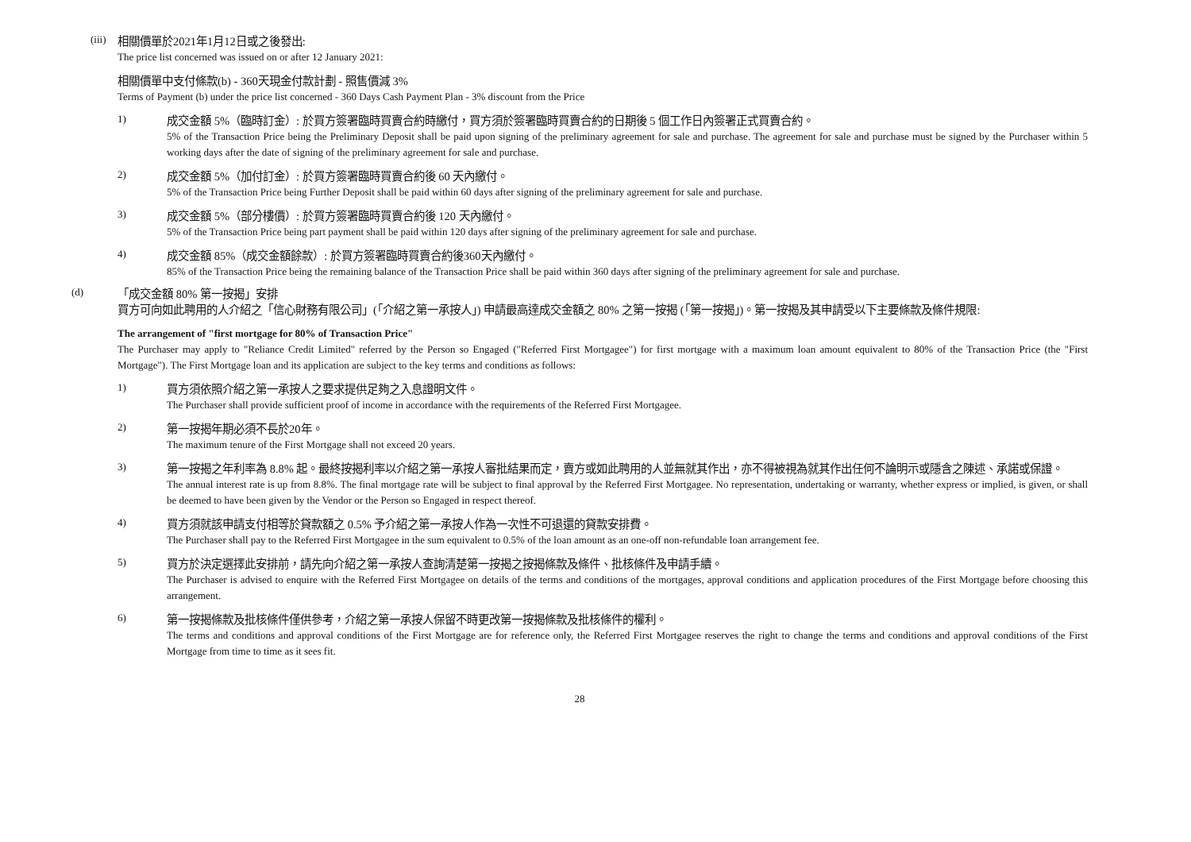(iii)
相關價單於2021年1月12日或之後發出:
The price list concerned was issued on or after 12 January 2021:
相關價單中支付條款(b) - 360天現金付款計劃 - 照售價減 3%
Terms of Payment (b) under the price list concerned - 360 Days Cash Payment Plan - 3% discount from the Price
1)
成交金額 5%（臨時訂金）: 於買方簽署臨時買賣合約時繳付，買方須於簽署臨時買賣合約的日期後 5 個工作日內簽署正式買賣合約。
5% of the Transaction Price being the Preliminary Deposit shall be paid upon signing of the preliminary agreement for sale and purchase. The agreement for sale and purchase must be signed by the Purchaser within 5 working days after the date of signing of the preliminary agreement for sale and purchase.
2)
成交金額 5%（加付訂金）: 於買方簽署臨時買賣合約後 60 天內繳付。
5% of the Transaction Price being Further Deposit shall be paid within 60 days after signing of the preliminary agreement for sale and purchase.
3)
成交金額 5%（部分樓價）: 於買方簽署臨時買賣合約後 120 天內繳付。
5% of the Transaction Price being part payment shall be paid within 120 days after signing of the preliminary agreement for sale and purchase.
4)
成交金額 85%（成交金額餘款）: 於買方簽署臨時買賣合約後360天內繳付。
85% of the Transaction Price being the remaining balance of the Transaction Price shall be paid within 360 days after signing of the preliminary agreement for sale and purchase.
(d)
「成交金額 80% 第一按揭」安排
買方可向如此聘用的人介紹之「信心財務有限公司」(「介紹之第一承按人」) 申請最高達成交金額之 80% 之第一按揭 (「第一按揭」)。第一按揭及其申請受以下主要條款及條件規限:
The arrangement of "first mortgage for 80% of Transaction Price"
The Purchaser may apply to "Reliance Credit Limited" referred by the Person so Engaged ("Referred First Mortgagee") for first mortgage with a maximum loan amount equivalent to 80% of the Transaction Price (the "First Mortgage"). The First Mortgage loan and its application are subject to the key terms and conditions as follows:
1)
買方須依照介紹之第一承按人之要求提供足夠之入息證明文件。
The Purchaser shall provide sufficient proof of income in accordance with the requirements of the Referred First Mortgagee.
2)
第一按揭年期必須不長於20年。
The maximum tenure of the First Mortgage shall not exceed 20 years.
3)
第一按揭之年利率為 8.8% 起。最終按揭利率以介紹之第一承按人審批結果而定，賣方或如此聘用的人並無就其作出，亦不得被視為就其作出任何不論明示或隱含之陳述、承諾或保證。
The annual interest rate is up from 8.8%. The final mortgage rate will be subject to final approval by the Referred First Mortgagee. No representation, undertaking or warranty, whether express or implied, is given, or shall be deemed to have been given by the Vendor or the Person so Engaged in respect thereof.
4)
買方須就該申請支付相等於貸款額之 0.5% 予介紹之第一承按人作為一次性不可退還的貸款安排費。
The Purchaser shall pay to the Referred First Mortgagee in the sum equivalent to 0.5% of the loan amount as an one-off non-refundable loan arrangement fee.
5)
買方於決定選擇此安排前，請先向介紹之第一承按人查詢清楚第一按揭之按揭條款及條件、批核條件及申請手續。
The Purchaser is advised to enquire with the Referred First Mortgagee on details of the terms and conditions of the mortgages, approval conditions and application procedures of the First Mortgage before choosing this arrangement.
6)
第一按揭條款及批核條件僅供參考，介紹之第一承按人保留不時更改第一按揭條款及批核條件的權利。
The terms and conditions and approval conditions of the First Mortgage are for reference only, the Referred First Mortgagee reserves the right to change the terms and conditions and approval conditions of the First Mortgage from time to time as it sees fit.
28